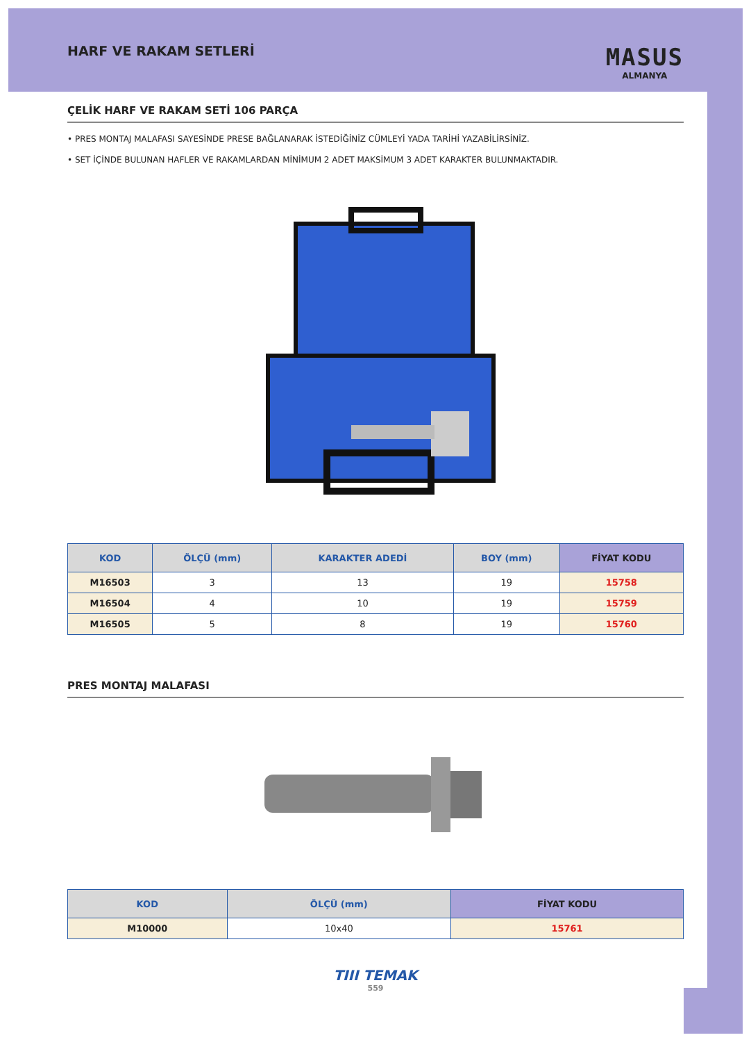HARF VE RAKAM SETLERİ
MASUS
ALMANYA
ÇELİK HARF VE RAKAM SETİ 106 PARÇA
• PRES MONTAJ MALAFASI SAYESİNDE PRESE BAĞLANARAK İSTEDİĞİNİZ CÜMLEYİ YADA TARİHİ YAZABİLİRSİNİZ.
• SET İÇİNDE BULUNAN HAFLER VE RAKAMLARDAN MİNİMUM 2 ADET MAKSİMUM 3 ADET KARAKTER BULUNMAKTADIR.
| KOD | ÖLÇÜ (mm) | KARAKTER ADEDİ | BOY (mm) | FİYAT KODU |
| --- | --- | --- | --- | --- |
| M16503 | 3 | 13 | 19 | 15758 |
| M16504 | 4 | 10 | 19 | 15759 |
| M16505 | 5 | 8 | 19 | 15760 |
PRES MONTAJ MALAFASI
| KOD | ÖLÇÜ (mm) | FİYAT KODU |
| --- | --- | --- |
| M10000 | 10x40 | 15761 |
TIII TEMAK
559